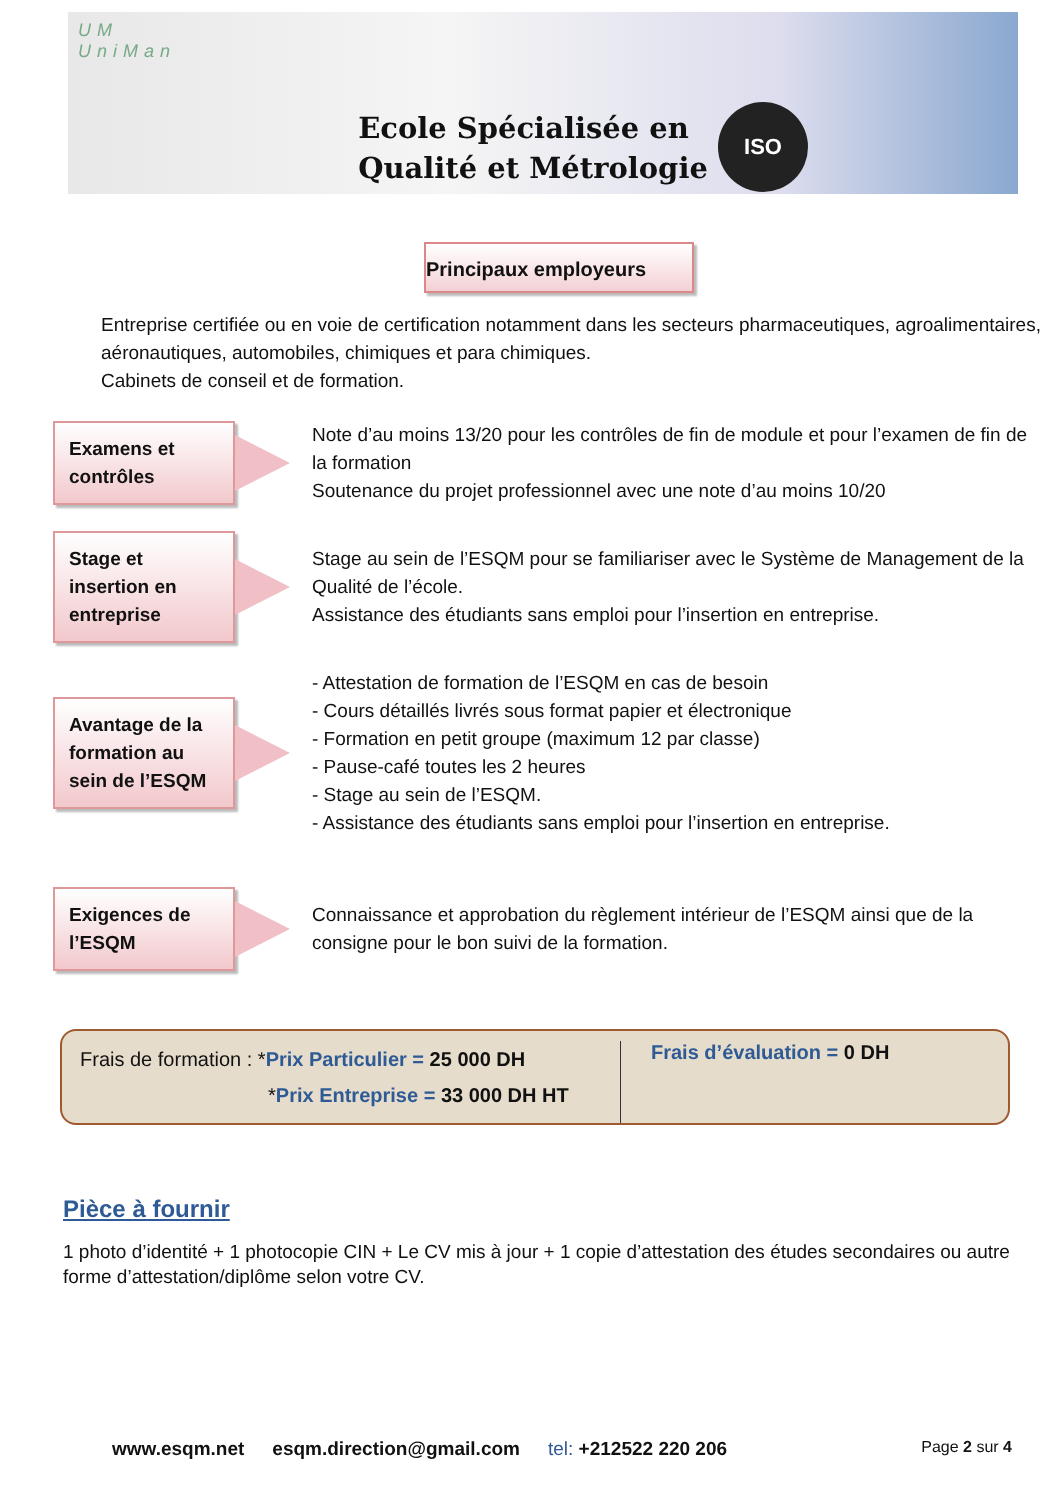UM
UniMan
Ecole Spécialisée en
Qualité et Métrologie
ISO
Principaux employeurs
Entreprise certifiée ou en voie de certification notamment dans les secteurs pharmaceutiques, agroalimentaires, aéronautiques, automobiles, chimiques et para chimiques.
Cabinets de conseil et de formation.
Examens et contrôles
Note d’au moins 13/20 pour les contrôles de fin de module et pour l’examen de fin de la formation
Soutenance du projet professionnel avec une note d’au moins 10/20
Stage et insertion en entreprise
Stage au sein de l’ESQM pour se familiariser avec le Système de Management de la Qualité de l’école.
Assistance des étudiants sans emploi pour l’insertion en entreprise.
Avantage de la formation au sein de l’ESQM
- Attestation de formation de l’ESQM en cas de besoin
- Cours détaillés livrés sous format papier et électronique
- Formation en petit groupe (maximum 12 par classe)
- Pause-café toutes les 2 heures
- Stage au sein de l’ESQM.
- Assistance des étudiants sans emploi pour l’insertion en entreprise.
Exigences de l’ESQM
Connaissance et approbation du règlement intérieur de l’ESQM ainsi que de la consigne pour le bon suivi de la formation.
Frais de formation : *Prix Particulier = 25 000 DH
*Prix Entreprise = 33 000 DH HT
Frais d’évaluation = 0 DH
Pièce à fournir
1 photo d’identité + 1 photocopie CIN + Le CV mis à jour + 1 copie d’attestation des études secondaires ou autre forme d’attestation/diplôme selon votre CV.
www.esqm.net esqm.direction@gmail.com tel: +212522 220 206 Page 2 sur 4